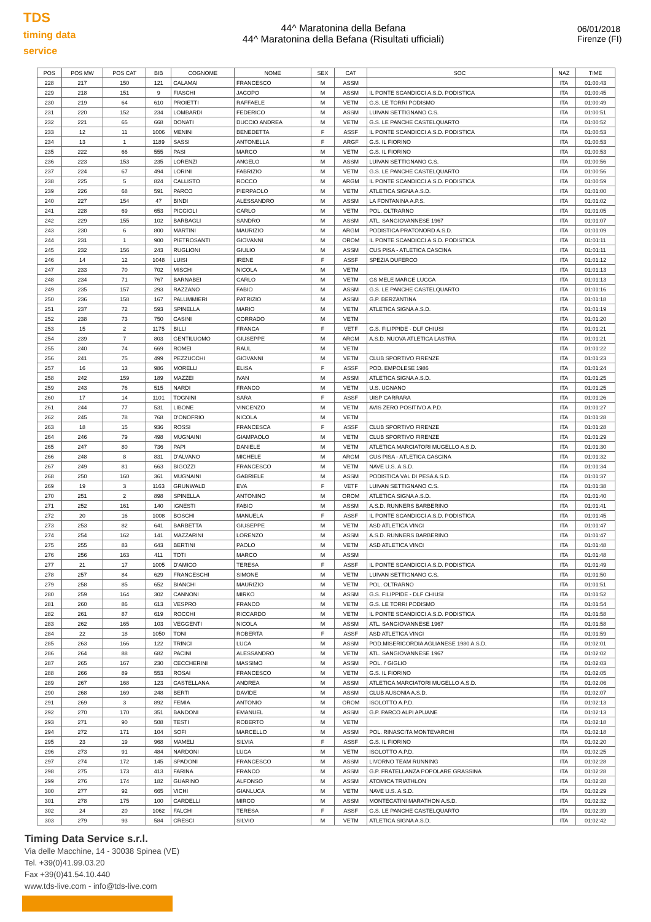TDS
timing data service
44^ Maratonina della Befana
44^ Maratonina della Befana (Risultati ufficiali)
06/01/2018
Firenze (FI)
| POS | POS MW | POS CAT | BIB | COGNOME | NOME | SEX | CAT | SOC | NAZ | TIME |
| --- | --- | --- | --- | --- | --- | --- | --- | --- | --- | --- |
| 228 | 217 | 150 | 121 | CALAMAI | FRANCESCO | M | ASSM | | ITA | 01:00:43 |
| 229 | 218 | 151 | 9 | FIASCHI | JACOPO | M | ASSM | IL PONTE SCANDICCI A.S.D. PODISTICA | ITA | 01:00:45 |
| 230 | 219 | 64 | 610 | PROIETTI | RAFFAELE | M | VETM | G.S. LE TORRI PODISMO | ITA | 01:00:49 |
| 231 | 220 | 152 | 234 | LOMBARDI | FEDERICO | M | ASSM | LUIVAN SETTIGNANO C.S. | ITA | 01:00:51 |
| 232 | 221 | 65 | 668 | DONATI | DUCCIO ANDREA | M | VETM | G.S. LE PANCHE CASTELQUARTO | ITA | 01:00:52 |
| 233 | 12 | 11 | 1006 | MENINI | BENEDETTA | F | ASSF | IL PONTE SCANDICCI A.S.D. PODISTICA | ITA | 01:00:53 |
| 234 | 13 | 1 | 1189 | SASSI | ANTONELLA | F | ARGF | G.S. IL FIORINO | ITA | 01:00:53 |
| 235 | 222 | 66 | 555 | PASI | MARCO | M | VETM | G.S. IL FIORINO | ITA | 01:00:53 |
| 236 | 223 | 153 | 235 | LORENZI | ANGELO | M | ASSM | LUIVAN SETTIGNANO C.S. | ITA | 01:00:56 |
| 237 | 224 | 67 | 494 | LORINI | FABRIZIO | M | VETM | G.S. LE PANCHE CASTELQUARTO | ITA | 01:00:56 |
| 238 | 225 | 5 | 824 | CALLISTO | ROCCO | M | ARGM | IL PONTE SCANDICCI A.S.D. PODISTICA | ITA | 01:00:59 |
| 239 | 226 | 68 | 591 | PARCO | PIERPAOLO | M | VETM | ATLETICA SIGNA A.S.D. | ITA | 01:01:00 |
| 240 | 227 | 154 | 47 | BINDI | ALESSANDRO | M | ASSM | LA FONTANINA A.P.S. | ITA | 01:01:02 |
| 241 | 228 | 69 | 653 | PICCIOLI | CARLO | M | VETM | POL. OLTRARNO | ITA | 01:01:05 |
| 242 | 229 | 155 | 102 | BARBAGLI | SANDRO | M | ASSM | ATL. SANGIOVANNESE 1967 | ITA | 01:01:07 |
| 243 | 230 | 6 | 800 | MARTINI | MAURIZIO | M | ARGM | PODISTICA PRATONORD A.S.D. | ITA | 01:01:09 |
| 244 | 231 | 1 | 900 | PIETROSANTI | GIOVANNI | M | OROM | IL PONTE SCANDICCI A.S.D. PODISTICA | ITA | 01:01:11 |
| 245 | 232 | 156 | 243 | RUGLIONI | GIULIO | M | ASSM | CUS PISA - ATLETICA CASCINA | ITA | 01:01:11 |
| 246 | 14 | 12 | 1048 | LUISI | IRENE | F | ASSF | SPEZIA DUFERCO | ITA | 01:01:12 |
| 247 | 233 | 70 | 702 | MISCHI | NICOLA | M | VETM | | ITA | 01:01:13 |
| 248 | 234 | 71 | 767 | BARNABEI | CARLO | M | VETM | GS MELE MARCE LUCCA | ITA | 01:01:13 |
| 249 | 235 | 157 | 293 | RAZZANO | FABIO | M | ASSM | G.S. LE PANCHE CASTELQUARTO | ITA | 01:01:16 |
| 250 | 236 | 158 | 167 | PALUMMIERI | PATRIZIO | M | ASSM | G.P. BERZANTINA | ITA | 01:01:18 |
| 251 | 237 | 72 | 593 | SPINELLA | MARIO | M | VETM | ATLETICA SIGNA A.S.D. | ITA | 01:01:19 |
| 252 | 238 | 73 | 750 | CASINI | CORRADO | M | VETM | | ITA | 01:01:20 |
| 253 | 15 | 2 | 1175 | BILLI | FRANCA | F | VETF | G.S. FILIPPIDE - DLF CHIUSI | ITA | 01:01:21 |
| 254 | 239 | 7 | 803 | GENTILUOMO | GIUSEPPE | M | ARGM | A.S.D. NUOVA ATLETICA LASTRA | ITA | 01:01:21 |
| 255 | 240 | 74 | 669 | ROMEI | RAUL | M | VETM | | ITA | 01:01:22 |
| 256 | 241 | 75 | 499 | PEZZUCCHI | GIOVANNI | M | VETM | CLUB SPORTIVO FIRENZE | ITA | 01:01:23 |
| 257 | 16 | 13 | 986 | MORELLI | ELISA | F | ASSF | POD. EMPOLESE 1986 | ITA | 01:01:24 |
| 258 | 242 | 159 | 189 | MAZZEI | IVAN | M | ASSM | ATLETICA SIGNA A.S.D. | ITA | 01:01:25 |
| 259 | 243 | 76 | 515 | NARDI | FRANCO | M | VETM | U.S. UGNANO | ITA | 01:01:25 |
| 260 | 17 | 14 | 1101 | TOGNINI | SARA | F | ASSF | UISP CARRARA | ITA | 01:01:26 |
| 261 | 244 | 77 | 531 | LIBONE | VINCENZO | M | VETM | AVIS ZERO POSITIVO A.P.D. | ITA | 01:01:27 |
| 262 | 245 | 78 | 768 | D'ONOFRIO | NICOLA | M | VETM | | ITA | 01:01:28 |
| 263 | 18 | 15 | 936 | ROSSI | FRANCESCA | F | ASSF | CLUB SPORTIVO FIRENZE | ITA | 01:01:28 |
| 264 | 246 | 79 | 498 | MUGNAINI | GIAMPAOLO | M | VETM | CLUB SPORTIVO FIRENZE | ITA | 01:01:29 |
| 265 | 247 | 80 | 736 | PAPI | DANIELE | M | VETM | ATLETICA MARCIATORI MUGELLO A.S.D. | ITA | 01:01:30 |
| 266 | 248 | 8 | 831 | D'ALVANO | MICHELE | M | ARGM | CUS PISA - ATLETICA CASCINA | ITA | 01:01:32 |
| 267 | 249 | 81 | 663 | BIGOZZI | FRANCESCO | M | VETM | NAVE U.S. A.S.D. | ITA | 01:01:34 |
| 268 | 250 | 160 | 361 | MUGNAINI | GABRIELE | M | ASSM | PODISTICA VAL DI PESA A.S.D. | ITA | 01:01:37 |
| 269 | 19 | 3 | 1163 | GRUNWALD | EVA | F | VETF | LUIVAN SETTIGNANO C.S. | ITA | 01:01:38 |
| 270 | 251 | 2 | 898 | SPINELLA | ANTONINO | M | OROM | ATLETICA SIGNA A.S.D. | ITA | 01:01:40 |
| 271 | 252 | 161 | 140 | IGNESTI | FABIO | M | ASSM | A.S.D. RUNNERS BARBERINO | ITA | 01:01:41 |
| 272 | 20 | 16 | 1008 | BOSCHI | MANUELA | F | ASSF | IL PONTE SCANDICCI A.S.D. PODISTICA | ITA | 01:01:45 |
| 273 | 253 | 82 | 641 | BARBETTA | GIUSEPPE | M | VETM | ASD ATLETICA VINCI | ITA | 01:01:47 |
| 274 | 254 | 162 | 141 | MAZZARINI | LORENZO | M | ASSM | A.S.D. RUNNERS BARBERINO | ITA | 01:01:47 |
| 275 | 255 | 83 | 643 | BERTINI | PAOLO | M | VETM | ASD ATLETICA VINCI | ITA | 01:01:48 |
| 276 | 256 | 163 | 411 | TOTI | MARCO | M | ASSM | | ITA | 01:01:48 |
| 277 | 21 | 17 | 1005 | D'AMICO | TERESA | F | ASSF | IL PONTE SCANDICCI A.S.D. PODISTICA | ITA | 01:01:49 |
| 278 | 257 | 84 | 629 | FRANCESCHI | SIMONE | M | VETM | LUIVAN SETTIGNANO C.S. | ITA | 01:01:50 |
| 279 | 258 | 85 | 652 | BIANCHI | MAURIZIO | M | VETM | POL. OLTRARNO | ITA | 01:01:51 |
| 280 | 259 | 164 | 302 | CANNONI | MIRKO | M | ASSM | G.S. FILIPPIDE - DLF CHIUSI | ITA | 01:01:52 |
| 281 | 260 | 86 | 613 | VESPRO | FRANCO | M | VETM | G.S. LE TORRI PODISMO | ITA | 01:01:54 |
| 282 | 261 | 87 | 619 | ROCCHI | RICCARDO | M | VETM | IL PONTE SCANDICCI A.S.D. PODISTICA | ITA | 01:01:58 |
| 283 | 262 | 165 | 103 | VEGGENTI | NICOLA | M | ASSM | ATL. SANGIOVANNESE 1967 | ITA | 01:01:58 |
| 284 | 22 | 18 | 1050 | TONI | ROBERTA | F | ASSF | ASD ATLETICA VINCI | ITA | 01:01:59 |
| 285 | 263 | 166 | 122 | TRINCI | LUCA | M | ASSM | POD.MISERICORDIA AGLIANESE 1980 A.S.D. | ITA | 01:02:01 |
| 286 | 264 | 88 | 682 | PACINI | ALESSANDRO | M | VETM | ATL. SANGIOVANNESE 1967 | ITA | 01:02:02 |
| 287 | 265 | 167 | 230 | CECCHERINI | MASSIMO | M | ASSM | POL. I' GIGLIO | ITA | 01:02:03 |
| 288 | 266 | 89 | 553 | ROSAI | FRANCESCO | M | VETM | G.S. IL FIORINO | ITA | 01:02:05 |
| 289 | 267 | 168 | 123 | CASTELLANA | ANDREA | M | ASSM | ATLETICA MARCIATORI MUGELLO A.S.D. | ITA | 01:02:06 |
| 290 | 268 | 169 | 248 | BERTI | DAVIDE | M | ASSM | CLUB AUSONIA A.S.D. | ITA | 01:02:07 |
| 291 | 269 | 3 | 892 | FEMIA | ANTONIO | M | OROM | ISOLOTTO A.P.D. | ITA | 01:02:13 |
| 292 | 270 | 170 | 351 | BANDONI | EMANUEL | M | ASSM | G.P. PARCO ALPI APUANE | ITA | 01:02:13 |
| 293 | 271 | 90 | 508 | TESTI | ROBERTO | M | VETM | | ITA | 01:02:18 |
| 294 | 272 | 171 | 104 | SOFI | MARCELLO | M | ASSM | POL. RINASCITA MONTEVARCHI | ITA | 01:02:18 |
| 295 | 23 | 19 | 968 | MAMELI | SILVIA | F | ASSF | G.S. IL FIORINO | ITA | 01:02:20 |
| 296 | 273 | 91 | 484 | NARDONI | LUCA | M | VETM | ISOLOTTO A.P.D. | ITA | 01:02:25 |
| 297 | 274 | 172 | 145 | SPADONI | FRANCESCO | M | ASSM | LIVORNO TEAM RUNNING | ITA | 01:02:28 |
| 298 | 275 | 173 | 413 | FARINA | FRANCO | M | ASSM | G.P. FRATELLANZA POPOLARE GRASSINA | ITA | 01:02:28 |
| 299 | 276 | 174 | 182 | GUARINO | ALFONSO | M | ASSM | ATOMICA TRIATHLON | ITA | 01:02:28 |
| 300 | 277 | 92 | 665 | VICHI | GIANLUCA | M | VETM | NAVE U.S. A.S.D. | ITA | 01:02:29 |
| 301 | 278 | 175 | 100 | CARDELLI | MIRCO | M | ASSM | MONTECATINI MARATHON A.S.D. | ITA | 01:02:32 |
| 302 | 24 | 20 | 1062 | FALCHI | TERESA | F | ASSF | G.S. LE PANCHE CASTELQUARTO | ITA | 01:02:39 |
| 303 | 279 | 93 | 584 | CRESCI | SILVIO | M | VETM | ATLETICA SIGNA A.S.D. | ITA | 01:02:42 |
Timing Data Service s.r.l.
Via delle Macchine, 14 - 30038 Spinea (VE)
Tel. +39(0)41.99.03.20
Fax +39(0)41.54.10.440
www.tds-live.com - info@tds-live.com